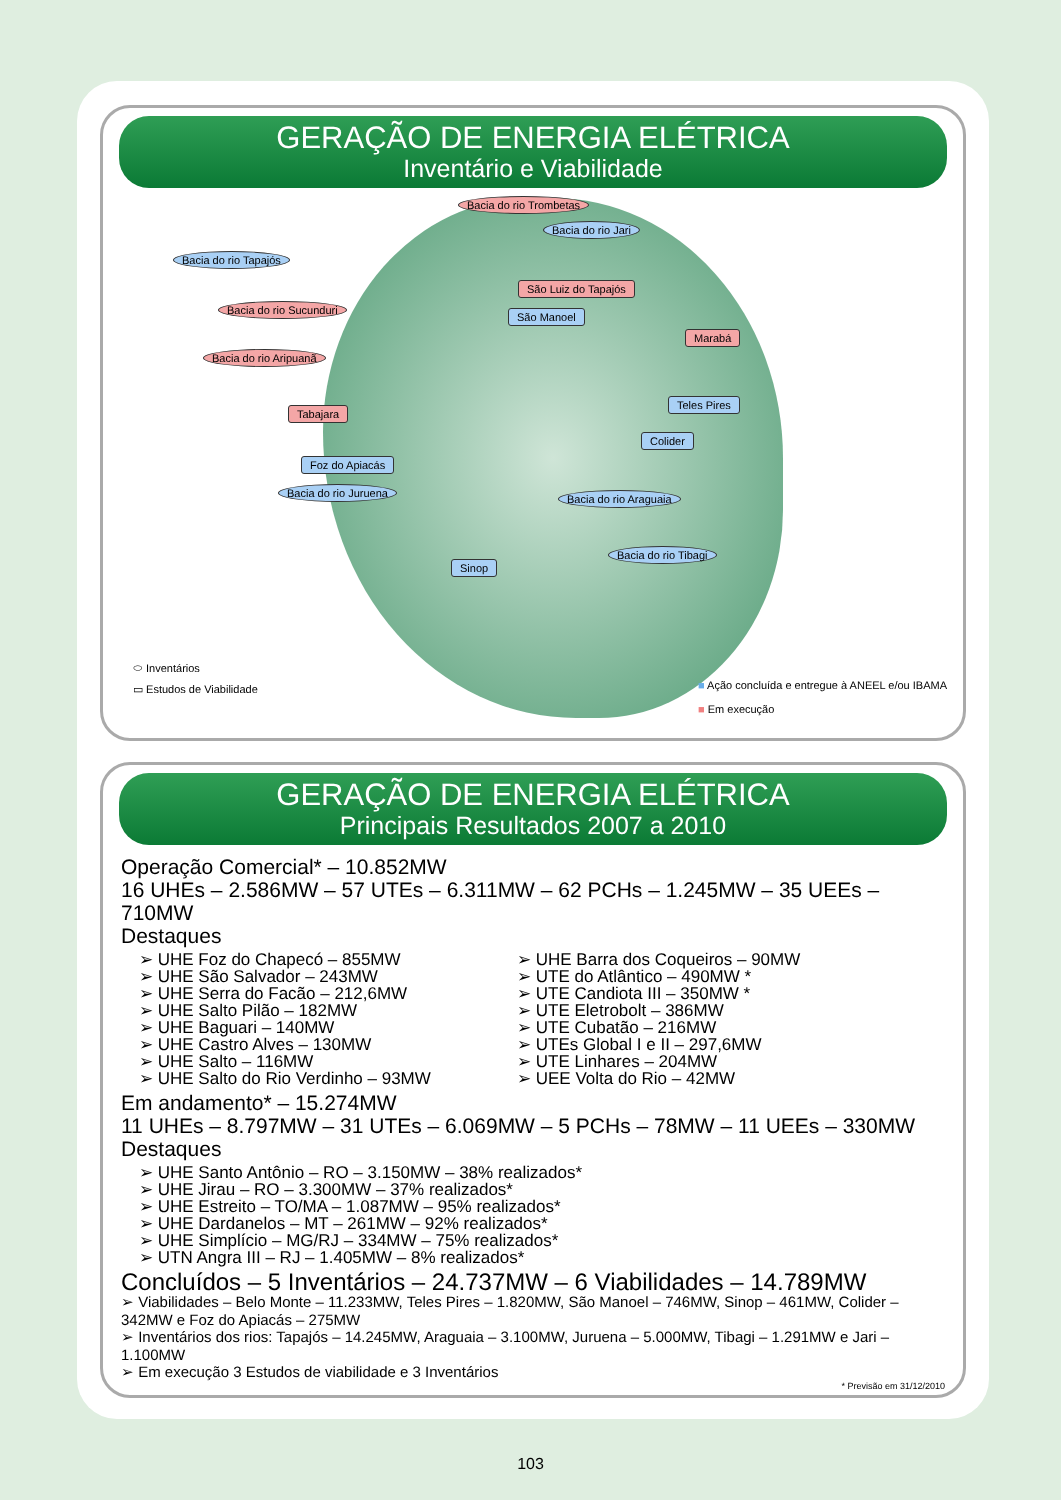GERAÇÃO DE ENERGIA ELÉTRICA
Inventário e Viabilidade
Bacia do rio Trombetas
Bacia do rio Jari
Bacia do rio Tapajós
São Luiz do Tapajós
Bacia do rio Sucunduri
São Manoel
Marabá
Bacia do rio Aripuanã
Tabajara
Teles Pires
Colider
Foz do Apiacás
Bacia do rio Juruena Bacia do rio Araguaia
Sinop
Bacia do rio Tibagi
⬭ Inventários
▭ Estudos de Viabilidade
■ Ação concluída e entregue à ANEEL e/ou IBAMA
■ Em execução
GERAÇÃO DE ENERGIA ELÉTRICA
Principais Resultados 2007 a 2010
Operação Comercial* – 10.852MW
16 UHEs – 2.586MW – 57 UTEs – 6.311MW – 62 PCHs – 1.245MW – 35 UEEs – 710MW
Destaques
➢ UHE Foz do Chapecó – 855MW
➢ UHE São Salvador – 243MW
➢ UHE Serra do Facão – 212,6MW
➢ UHE Salto Pilão – 182MW
➢ UHE Baguari – 140MW
➢ UHE Castro Alves – 130MW
➢ UHE Salto – 116MW
➢ UHE Salto do Rio Verdinho – 93MW
➢ UHE Barra dos Coqueiros – 90MW
➢ UTE do Atlântico – 490MW *
➢ UTE Candiota III – 350MW *
➢ UTE Eletrobolt – 386MW
➢ UTE Cubatão – 216MW
➢ UTEs Global I e II – 297,6MW
➢ UTE Linhares – 204MW
➢ UEE Volta do Rio – 42MW
Em andamento* – 15.274MW
11 UHEs – 8.797MW – 31 UTEs – 6.069MW – 5 PCHs – 78MW – 11 UEEs – 330MW
Destaques
➢ UHE Santo Antônio – RO – 3.150MW – 38% realizados*
➢ UHE Jirau – RO – 3.300MW – 37% realizados*
➢ UHE Estreito – TO/MA – 1.087MW – 95% realizados*
➢ UHE Dardanelos – MT – 261MW – 92% realizados*
➢ UHE Simplício – MG/RJ – 334MW – 75% realizados*
➢ UTN Angra III – RJ – 1.405MW – 8% realizados*
Concluídos – 5 Inventários – 24.737MW – 6 Viabilidades – 14.789MW
➢ Viabilidades – Belo Monte – 11.233MW, Teles Pires – 1.820MW, São Manoel – 746MW, Sinop – 461MW, Colider – 342MW e Foz do Apiacás – 275MW
➢ Inventários dos rios: Tapajós – 14.245MW, Araguaia – 3.100MW, Juruena – 5.000MW, Tibagi – 1.291MW e Jari – 1.100MW
➢ Em execução 3 Estudos de viabilidade e 3 Inventários
* Previsão em 31/12/2010
103